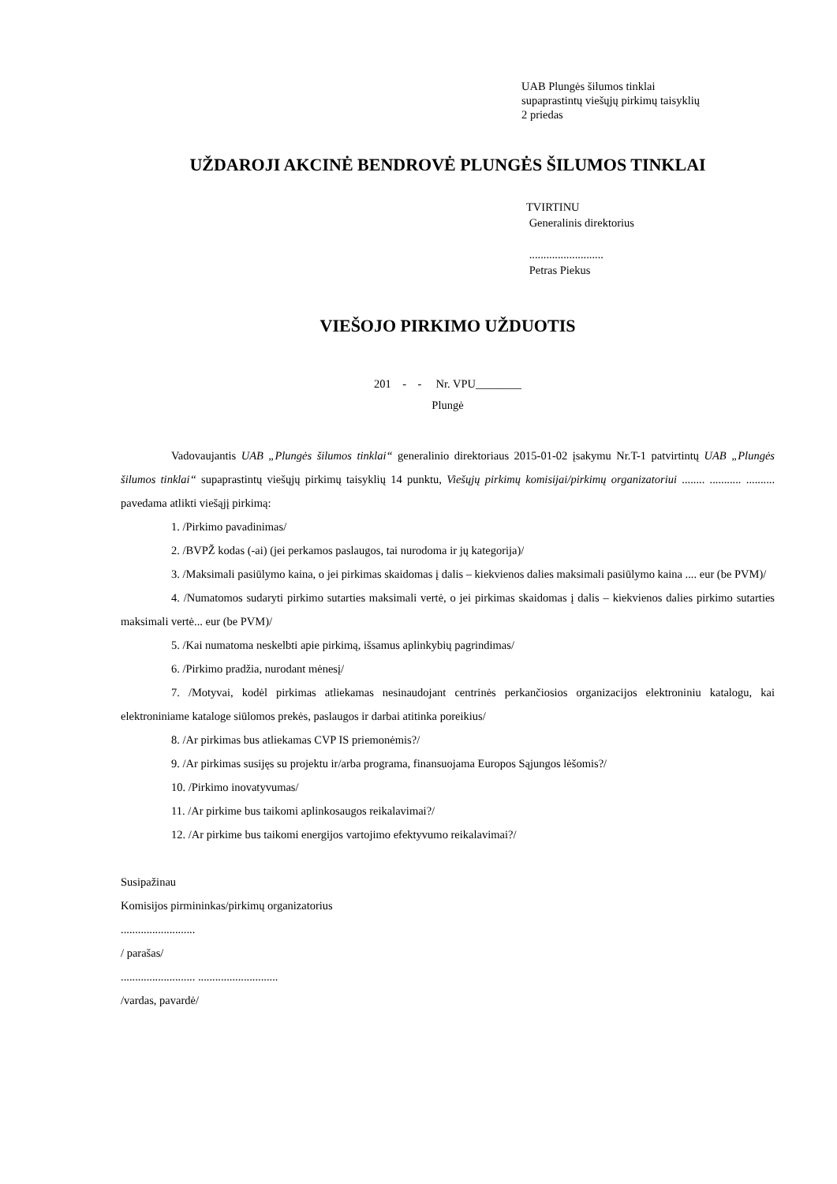UAB Plungės šilumos tinklai
supaprastintų viešųjų pirkimų taisyklių
2 priedas
UŽDAROJI AKCINĖ BENDROVĖ PLUNGĖS ŠILUMOS TINKLAI
TVIRTINU
Generalinis direktorius
..........................
Petras Piekus
VIEŠOJO PIRKIMO UŽDUOTIS
201 - - Nr. VPU________
Plungė
Vadovaujantis UAB „Plungės šilumos tinklai“ generalinio direktoriaus 2015-01-02 įsakymu Nr.T-1 patvirtintų UAB „Plungės šilumos tinklai“ supaprastintų viešųjų pirkimų taisyklių 14 punktu, Viešųjų pirkimų komisijai/pirkimų organizatoriui ........ ........... .......... pavedama atlikti viešąjį pirkimą:
1. /Pirkimo pavadinimas/
2. /BVPŽ kodas (-ai) (jei perkamos paslaugos, tai nurodoma ir jų kategorija)/
3. /Maksimali pasiūlymo kaina, o jei pirkimas skaidomas į dalis – kiekvienos dalies maksimali pasiūlymo kaina .... eur (be PVM)/
4. /Numatomos sudaryti pirkimo sutarties maksimali vertė, o jei pirkimas skaidomas į dalis – kiekvienos dalies pirkimo sutarties maksimali vertė... eur (be PVM)/
5. /Kai numatoma neskelbti apie pirkimą, išsamus aplinkybių pagrindimas/
6. /Pirkimo pradžia, nurodant mėnesį/
7. /Motyvai, kodėl pirkimas atliekamas nesinaudojant centrinės perkančiosios organizacijos elektroniniu katalogu, kai elektroniniame kataloge siūlomos prekės, paslaugos ir darbai atitinka poreikius/
8. /Ar pirkimas bus atliekamas CVP IS priemonėmis?/
9. /Ar pirkimas susijęs su projektu ir/arba programa, finansuojama Europos Sąjungos lėšomis?/
10. /Pirkimo inovatyvumas/
11. /Ar pirkime bus taikomi aplinkosaugos reikalavimai?/
12. /Ar pirkime bus taikomi energijos vartojimo efektyvumo reikalavimai?/
Susipažinau
Komisijos pirmininkas/pirkimų organizatorius
..........................
/ parašas/
.......................... ............................
/vardas, pavardė/